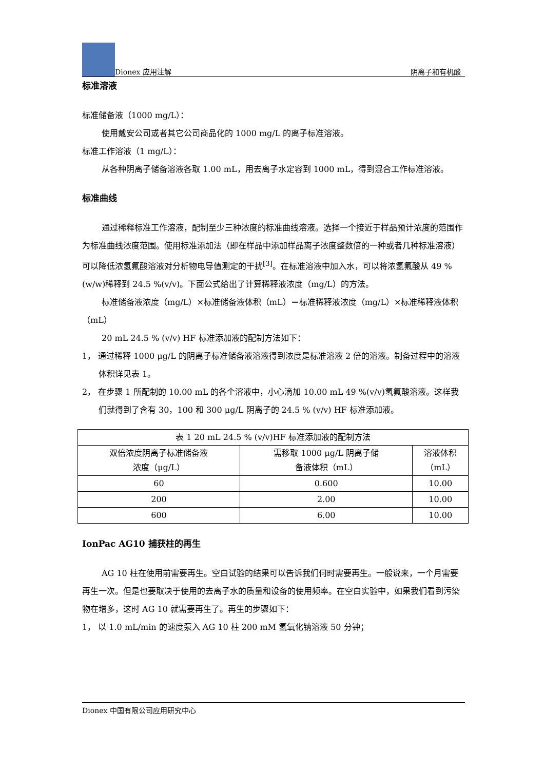Dionex 应用注解 阴离子和有机酸
标准溶液
标准储备液（1000 mg/L）：
使用戴安公司或者其它公司商品化的 1000 mg/L 的离子标准溶液。
标准工作溶液（1 mg/L）：
从各种阴离子储备溶液各取 1.00 mL，用去离子水定容到 1000 mL，得到混合工作标准溶液。
标准曲线
通过稀释标准工作溶液，配制至少三种浓度的标准曲线溶液。选择一个接近于样品预计浓度的范围作为标准曲线浓度范围。使用标准添加法（即在样品中添加样品离子浓度整数倍的一种或者几种标准溶液）可以降低浓氢氟酸溶液对分析物电导值测定的干扰<sup>[3]</sup>。在标准溶液中加入水，可以将浓氢氟酸从 49 % (w/w)稀释到 24.5 %(v/v)。下面公式给出了计算稀释液浓度（mg/L）的方法。
标准储备液浓度（mg/L）×标准储备液体积（mL）＝标准稀释液浓度（mg/L）×标准稀释液体积（mL）
20 mL 24.5 % (v/v) HF 标准添加液的配制方法如下：
1， 通过稀释 1000 μg/L 的阴离子标准储备液溶液得到浓度是标准溶液 2 倍的溶液。制备过程中的溶液体积详见表 1。
2， 在步骤 1 所配制的 10.00 mL 的各个溶液中，小心滴加 10.00 mL 49 %(v/v)氢氟酸溶液。这样我们就得到了含有 30，100 和 300 μg/L 阴离子的 24.5 % (v/v) HF 标准添加液。
| 表 1 20 mL 24.5 % (v/v)HF 标准添加液的配制方法 | | |
| 双倍浓度阴离子标准储备液 浓度（μg/L） | 需移取 1000 μg/L 阴离子储 备液体积（mL） | 溶液体积 （mL） |
| 60 | 0.600 | 10.00 |
| 200 | 2.00 | 10.00 |
| 600 | 6.00 | 10.00 |
IonPac AG10 捕获柱的再生
AG 10 柱在使用前需要再生。空白试验的结果可以告诉我们何时需要再生。一般说来，一个月需要再生一次。但是也要取决于使用的去离子水的质量和设备的使用频率。在空白实验中，如果我们看到污染物在增多，这时 AG 10 就需要再生了。再生的步骤如下：
1， 以 1.0 mL/min 的速度泵入 AG 10 柱 200 mM 氢氧化钠溶液 50 分钟；
Dionex 中国有限公司应用研究中心